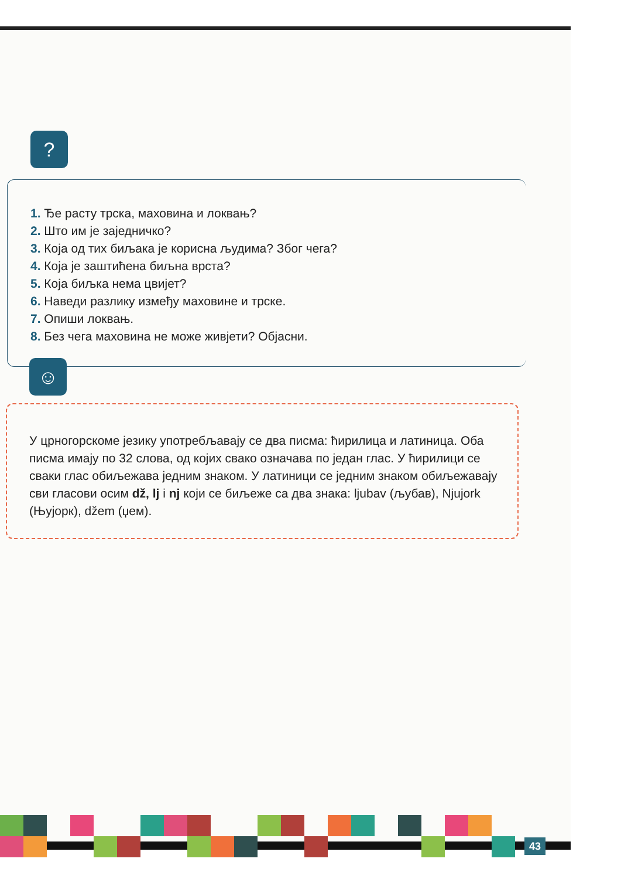?
1. Ђе расту трска, маховина и локвањ?
2. Што им је заједничко?
3. Која од тих биљака је корисна људима? Због чега?
4. Која је заштићена биљна врста?
5. Која биљка нема цвијет?
6. Наведи разлику између маховине и трске.
7. Опиши локвањ.
8. Без чега маховина не може живјети? Објасни.
☺
У црногорскоме језику употребљавају се два писма: ћирилица и латиница. Оба писма имају по 32 слова, од којих свако означава по један глас. У ћирилици се сваки глас обиљежава једним знаком. У латиници се једним знаком обиљежавају сви гласови осим dž, lj i nj који се биљеже са два знака: ljubav (љубав), Njujork (Њујорк), džem (џем).
43